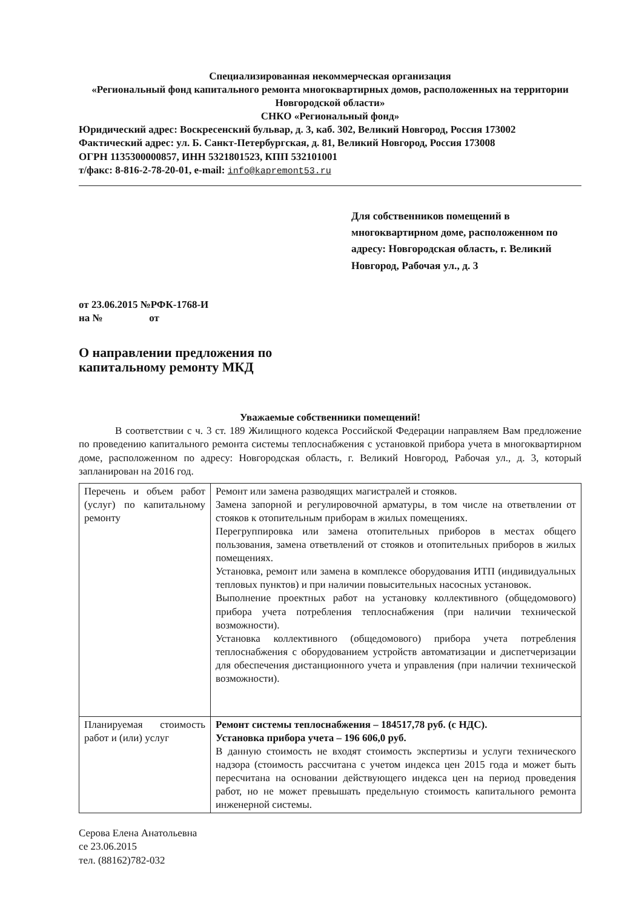Специализированная некоммерческая организация
«Региональный фонд капитального ремонта многоквартирных домов, расположенных на территории Новгородской области»
СНКО «Региональный фонд»
Юридический адрес: Воскресенский бульвар, д. 3, каб. 302, Великий Новгород, Россия 173002
Фактический адрес: ул. Б. Санкт-Петербургская, д. 81, Великий Новгород, Россия 173008
ОГРН 1135300000857, ИНН 5321801523, КПП 532101001
т/факс: 8-816-2-78-20-01, e-mail: info@kapremont53.ru
Для собственников помещений в многоквартирном доме, расположенном по адресу: Новгородская область, г. Великий Новгород, Рабочая ул., д. 3
от 23.06.2015 №РФК-1768-И
на № от
О направлении предложения по
капитальному ремонту МКД
Уважаемые собственники помещений!
В соответствии с ч. 3 ст. 189 Жилищного кодекса Российской Федерации направляем Вам предложение по проведению капитального ремонта системы теплоснабжения с установкой прибора учета в многоквартирном доме, расположенном по адресу: Новгородская область, г. Великий Новгород, Рабочая ул., д. 3, который запланирован на 2016 год.
| Перечень и объем работ (услуг) по капитальному ремонту | Ремонт или замена разводящих магистралей и стояков. Замена запорной и регулировочной арматуры, в том числе на ответвлении от стояков к отопительным приборам в жилых помещениях. Перегруппировка или замена отопительных приборов в местах общего пользования, замена ответвлений от стояков и отопительных приборов в жилых помещениях. Установка, ремонт или замена в комплексе оборудования ИТП (индивидуальных тепловых пунктов) и при наличии повысительных насосных установок. Выполнение проектных работ на установку коллективного (общедомового) прибора учета потребления теплоснабжения (при наличии технической возможности). Установка коллективного (общедомового) прибора учета потребления теплоснабжения с оборудованием устройств автоматизации и диспетчеризации для обеспечения дистанционного учета и управления (при наличии технической возможности). |
| Планируемая стоимость работ и (или) услуг | Ремонт системы теплоснабжения – 184517,78 руб. (с НДС). Установка прибора учета – 196 606,0 руб. В данную стоимость не входят стоимость экспертизы и услуги технического надзора (стоимость рассчитана с учетом индекса цен 2015 года и может быть пересчитана на основании действующего индекса цен на период проведения работ, но не может превышать предельную стоимость капитального ремонта инженерной системы. |
Серова Елена Анатольевна
се 23.06.2015
тел. (88162)782-032